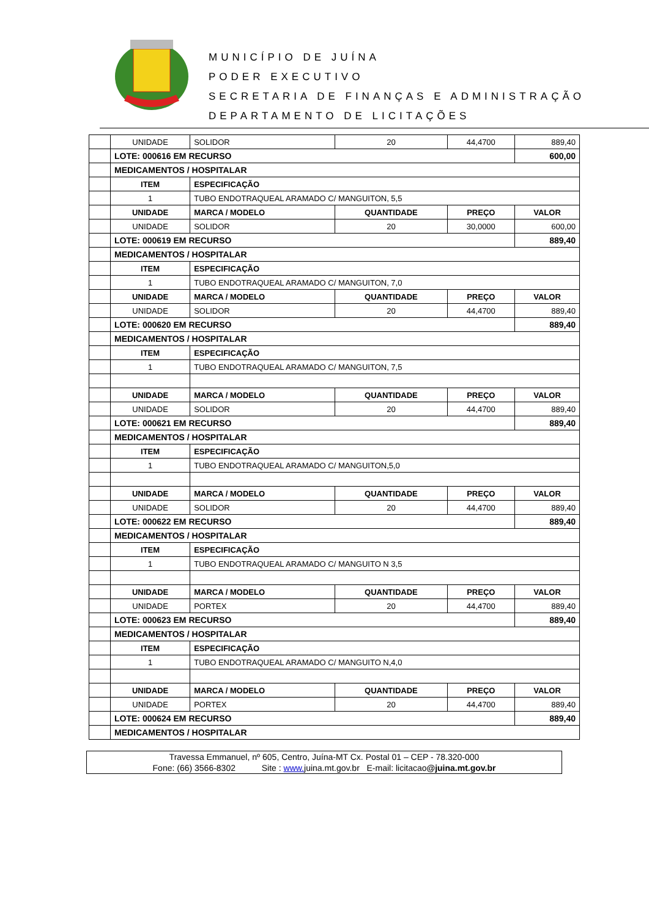MUNICÍPIO DE JUÍNA
PODER EXECUTIVO
SECRETARIA DE FINANÇAS E ADMINISTRAÇÃO
DEPARTAMENTO DE LICITAÇÕES
| | UNIDADE | SOLIDOR | 20 | 44,4700 | 889,40 |
| | LOTE: 000616 EM RECURSO | | | | 600,00 |
| | MEDICAMENTOS / HOSPITALAR | | | | |
| | ITEM | ESPECIFICAÇÃO | | | |
| | 1 | TUBO ENDOTRAQUEAL ARAMADO C/ MANGUITON, 5,5 | | | |
| | UNIDADE | MARCA / MODELO | QUANTIDADE | PREÇO | VALOR |
| | UNIDADE | SOLIDOR | 20 | 30,0000 | 600,00 |
| | LOTE: 000619 EM RECURSO | | | | 889,40 |
| | MEDICAMENTOS / HOSPITALAR | | | | |
| | ITEM | ESPECIFICAÇÃO | | | |
| | 1 | TUBO ENDOTRAQUEAL ARAMADO C/ MANGUITON, 7,0 | | | |
| | UNIDADE | MARCA / MODELO | QUANTIDADE | PREÇO | VALOR |
| | UNIDADE | SOLIDOR | 20 | 44,4700 | 889,40 |
| | LOTE: 000620 EM RECURSO | | | | 889,40 |
| | MEDICAMENTOS / HOSPITALAR | | | | |
| | ITEM | ESPECIFICAÇÃO | | | |
| | 1 | TUBO ENDOTRAQUEAL ARAMADO C/ MANGUITON, 7,5 | | | |
| | UNIDADE | MARCA / MODELO | QUANTIDADE | PREÇO | VALOR |
| | UNIDADE | SOLIDOR | 20 | 44,4700 | 889,40 |
| | LOTE: 000621 EM RECURSO | | | | 889,40 |
| | MEDICAMENTOS / HOSPITALAR | | | | |
| | ITEM | ESPECIFICAÇÃO | | | |
| | 1 | TUBO ENDOTRAQUEAL ARAMADO C/ MANGUITON,5,0 | | | |
| | UNIDADE | MARCA / MODELO | QUANTIDADE | PREÇO | VALOR |
| | UNIDADE | SOLIDOR | 20 | 44,4700 | 889,40 |
| | LOTE: 000622 EM RECURSO | | | | 889,40 |
| | MEDICAMENTOS / HOSPITALAR | | | | |
| | ITEM | ESPECIFICAÇÃO | | | |
| | 1 | TUBO ENDOTRAQUEAL ARAMADO C/ MANGUITO N 3,5 | | | |
| | UNIDADE | MARCA / MODELO | QUANTIDADE | PREÇO | VALOR |
| | UNIDADE | PORTEX | 20 | 44,4700 | 889,40 |
| | LOTE: 000623 EM RECURSO | | | | 889,40 |
| | MEDICAMENTOS / HOSPITALAR | | | | |
| | ITEM | ESPECIFICAÇÃO | | | |
| | 1 | TUBO ENDOTRAQUEAL ARAMADO C/ MANGUITO N,4,0 | | | |
| | UNIDADE | MARCA / MODELO | QUANTIDADE | PREÇO | VALOR |
| | UNIDADE | PORTEX | 20 | 44,4700 | 889,40 |
| | LOTE: 000624 EM RECURSO | | | | 889,40 |
| | MEDICAMENTOS / HOSPITALAR | | | | |
Travessa Emmanuel, nº 605, Centro, Juína-MT Cx. Postal 01 – CEP - 78.320-000
Fone: (66) 3566-8302 Site : www. juina.mt.gov.br E-mail: licitacao@juina.mt.gov.br